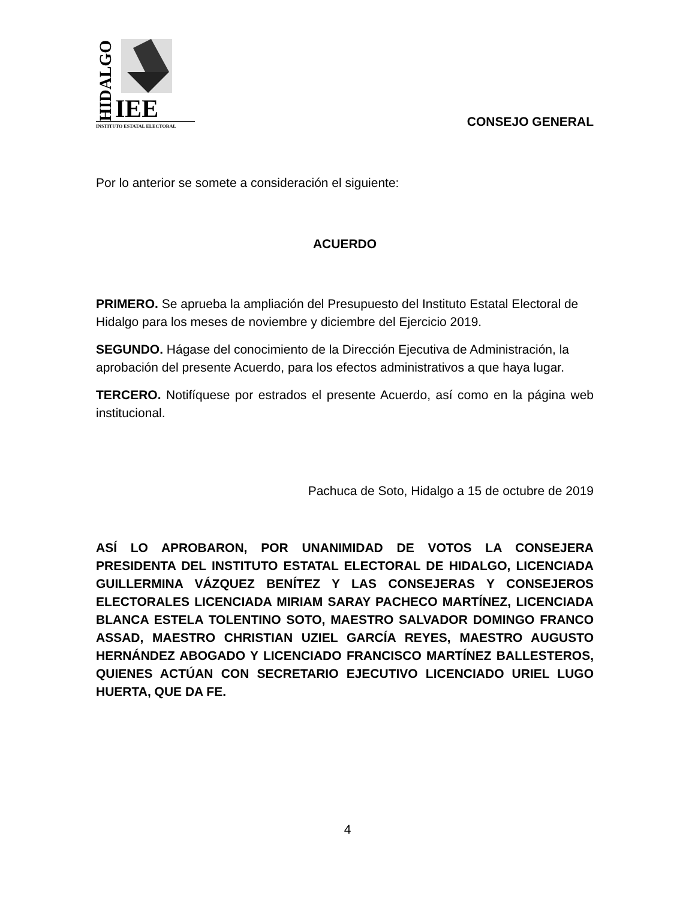HIDALGO
IEE
INSTITUTO ESTATAL ELECTORAL
CONSEJO GENERAL
Por lo anterior se somete a consideración el siguiente:
ACUERDO
PRIMERO. Se aprueba la ampliación del Presupuesto del Instituto Estatal Electoral de Hidalgo para los meses de noviembre y diciembre del Ejercicio 2019.
SEGUNDO. Hágase del conocimiento de la Dirección Ejecutiva de Administración, la aprobación del presente Acuerdo, para los efectos administrativos a que haya lugar.
TERCERO. Notifíquese por estrados el presente Acuerdo, así como en la página web institucional.
Pachuca de Soto, Hidalgo a 15 de octubre de 2019
ASÍ LO APROBARON, POR UNANIMIDAD DE VOTOS LA CONSEJERA PRESIDENTA DEL INSTITUTO ESTATAL ELECTORAL DE HIDALGO, LICENCIADA GUILLERMINA VÁZQUEZ BENÍTEZ Y LAS CONSEJERAS Y CONSEJEROS ELECTORALES LICENCIADA MIRIAM SARAY PACHECO MARTÍNEZ, LICENCIADA BLANCA ESTELA TOLENTINO SOTO, MAESTRO SALVADOR DOMINGO FRANCO ASSAD, MAESTRO CHRISTIAN UZIEL GARCÍA REYES, MAESTRO AUGUSTO HERNÁNDEZ ABOGADO Y LICENCIADO FRANCISCO MARTÍNEZ BALLESTEROS, QUIENES ACTÚAN CON SECRETARIO EJECUTIVO LICENCIADO URIEL LUGO HUERTA, QUE DA FE.
4